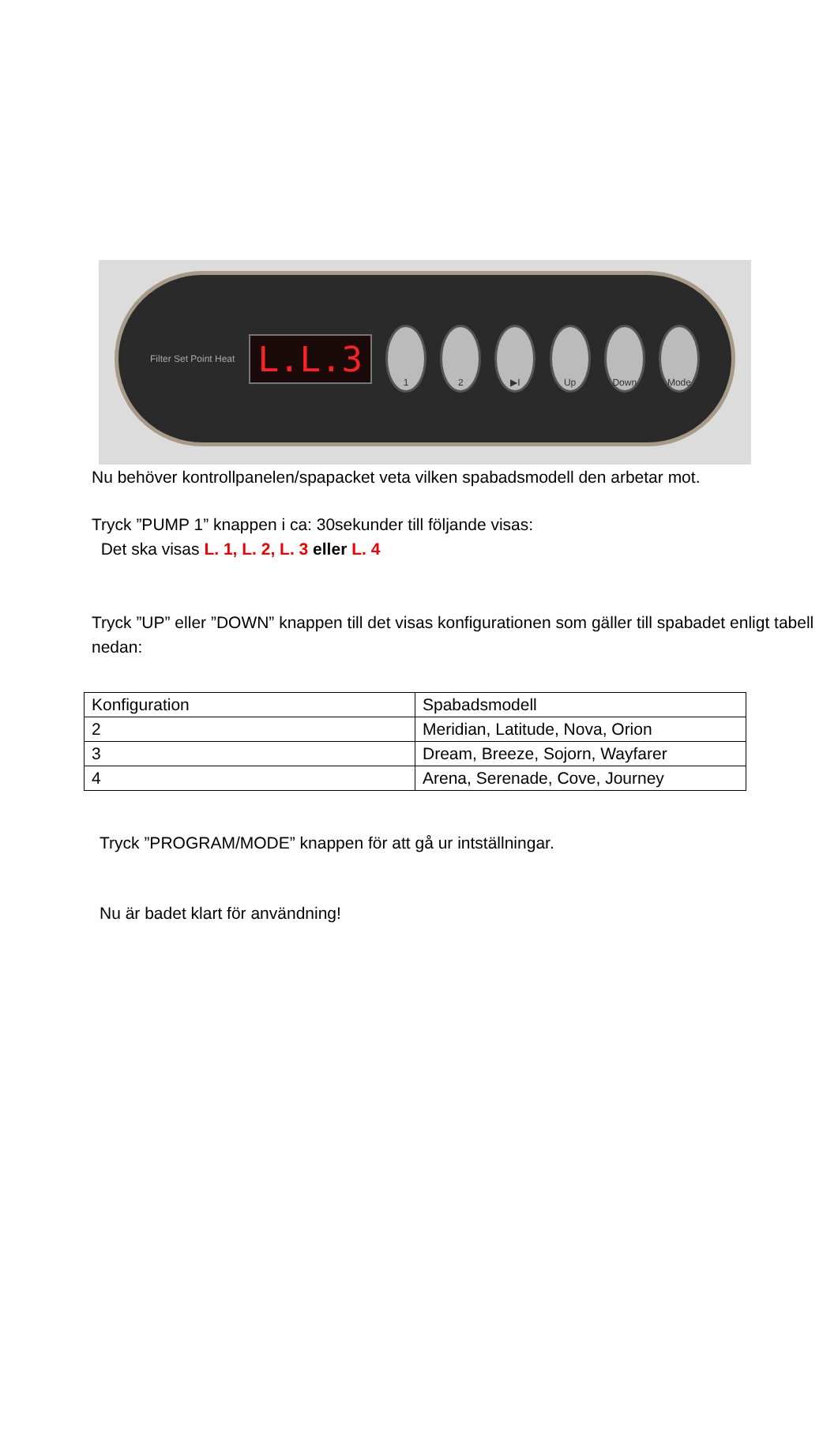Filter Set Point Heat
L.L.3
1 2 ▶I Up Down Mode
Nu behöver kontrollpanelen/spapacket veta vilken spabadsmodell den arbetar mot.
Tryck ”PUMP 1” knappen i ca: 30sekunder till följande visas:
Det ska visas L. 1, L. 2, L. 3 eller L. 4
Tryck ”UP” eller ”DOWN” knappen till det visas konfigurationen som gäller till spabadet enligt tabell nedan:
| Konfiguration | Spabadsmodell |
| 2 | Meridian, Latitude, Nova, Orion |
| 3 | Dream, Breeze, Sojorn, Wayfarer |
| 4 | Arena, Serenade, Cove, Journey |
Tryck ”PROGRAM/MODE” knappen för att gå ur intställningar.
Nu är badet klart för användning!